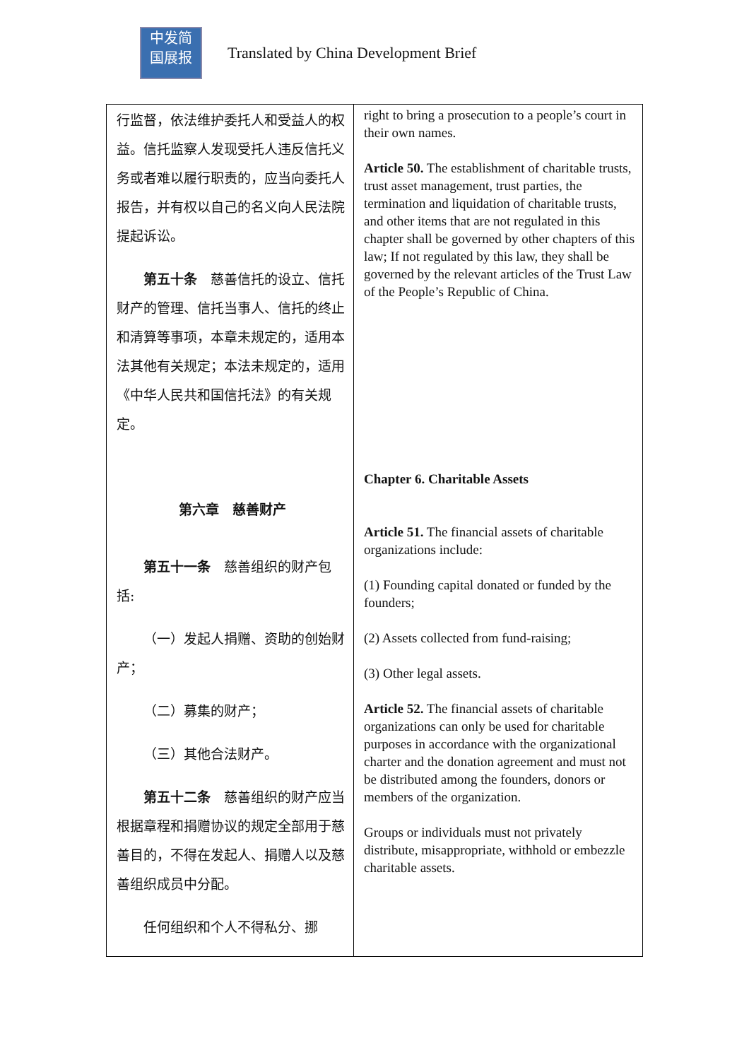中发简
国展报
Translated by China Development Brief
| 行监督，依法维护委托人和受益人的权益。信托监察人发现受托人违反信托义务或者难以履行职责的，应当向委托人报告，并有权以自己的名义向人民法院提起诉讼。 第五十条 慈善信托的设立、信托财产的管理、信托当事人、信托的终止和清算等事项，本章未规定的，适用本法其他有关规定；本法未规定的，适用《中华人民共和国信托法》的有关规定。 第六章 慈善财产 第五十一条 慈善组织的财产包括: （一）发起人捐赠、资助的创始财产； （二）募集的财产； （三）其他合法财产。 第五十二条 慈善组织的财产应当根据章程和捐赠协议的规定全部用于慈善目的，不得在发起人、捐赠人以及慈善组织成员中分配。 任何组织和个人不得私分、挪 | right to bring a prosecution to a people’s court in their own names. Article 50. The establishment of charitable trusts, trust asset management, trust parties, the termination and liquidation of charitable trusts, and other items that are not regulated in this chapter shall be governed by other chapters of this law; If not regulated by this law, they shall be governed by the relevant articles of the Trust Law of the People’s Republic of China. Chapter 6. Charitable Assets Article 51. The financial assets of charitable organizations include: (1) Founding capital donated or funded by the founders; (2) Assets collected from fund-raising; (3) Other legal assets. Article 52. The financial assets of charitable organizations can only be used for charitable purposes in accordance with the organizational charter and the donation agreement and must not be distributed among the founders, donors or members of the organization. Groups or individuals must not privately distribute, misappropriate, withhold or embezzle charitable assets. |